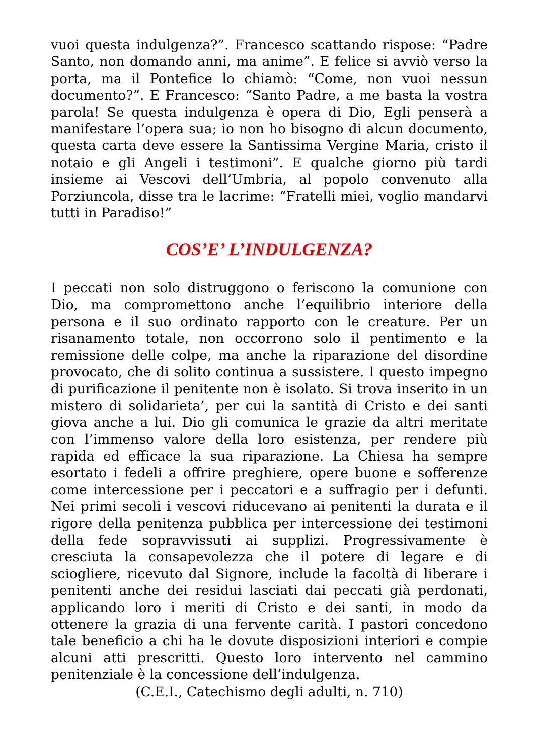vuoi questa indulgenza?”. Francesco scattando rispose: “Padre Santo, non domando anni, ma anime”. E felice si avviò verso la porta, ma il Pontefice lo chiamò: “Come, non vuoi nessun documento?”. E Francesco: “Santo Padre, a me basta la vostra parola! Se questa indulgenza è opera di Dio, Egli penserà a manifestare l’opera sua; io non ho bisogno di alcun documento, questa carta deve essere la Santissima Vergine Maria, cristo il notaio e gli Angeli i testimoni”. E qualche giorno più tardi insieme ai Vescovi dell’Umbria, al popolo convenuto alla Porziuncola, disse tra le lacrime: “Fratelli miei, voglio mandarvi tutti in Paradiso!”
COS’E’ L’INDULGENZA?
I peccati non solo distruggono o feriscono la comunione con Dio, ma compromettono anche l’equilibrio interiore della persona e il suo ordinato rapporto con le creature. Per un risanamento totale, non occorrono solo il pentimento e la remissione delle colpe, ma anche la riparazione del disordine provocato, che di solito continua a sussistere. I questo impegno di purificazione il penitente non è isolato. Si trova inserito in un mistero di solidarieta’, per cui la santità di Cristo e dei santi giova anche a lui. Dio gli comunica le grazie da altri meritate con l’immenso valore della loro esistenza, per rendere più rapida ed efficace la sua riparazione. La Chiesa ha sempre esortato i fedeli a offrire preghiere, opere buone e sofferenze come intercessione per i peccatori e a suffragio per i defunti. Nei primi secoli i vescovi riducevano ai penitenti la durata e il rigore della penitenza pubblica per intercessione dei testimoni della fede sopravvissuti ai supplizi. Progressivamente è cresciuta la consapevolezza che il potere di legare e di sciogliere, ricevuto dal Signore, include la facoltà di liberare i penitenti anche dei residui lasciati dai peccati già perdonati, applicando loro i meriti di Cristo e dei santi, in modo da ottenere la grazia di una fervente carità. I pastori concedono tale beneficio a chi ha le dovute disposizioni interiori e compie alcuni atti prescritti. Questo loro intervento nel cammino penitenziale è la concessione dell’indulgenza.
(C.E.I., Catechismo degli adulti, n. 710)